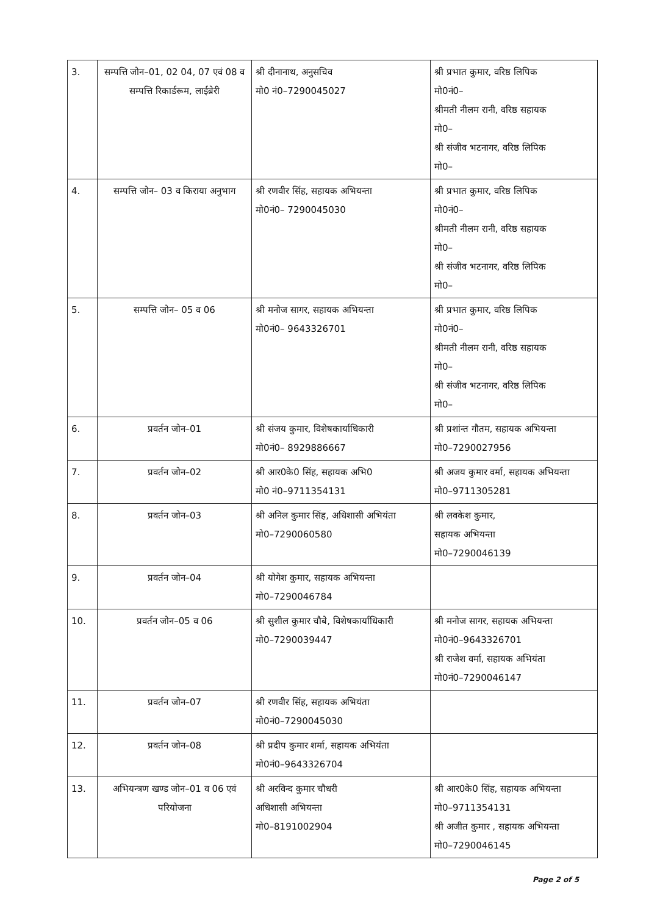| 3. | सम्पत्ति जोन–01, 02 04, 07 एवं 08 व सम्पत्ति रिकार्डरूम, लाईब्रेरी | श्री दीनानाथ, अनुसचिव मो0 नं0–7290045027 | श्री प्रभात कुमार, वरिष्ठ लिपिक मो0नं0– श्रीमती नीलम रानी, वरिष्ठ सहायक मो0– श्री संजीव भटनागर, वरिष्ठ लिपिक मो0– |
| 4. | सम्पत्ति जोन– 03 व किराया अनुभाग | श्री रणवीर सिंह, सहायक अभियन्ता मो0नं0– 7290045030 | श्री प्रभात कुमार, वरिष्ठ लिपिक मो0नं0– श्रीमती नीलम रानी, वरिष्ठ सहायक मो0– श्री संजीव भटनागर, वरिष्ठ लिपिक मो0– |
| 5. | सम्पत्ति जोन– 05 व 06 | श्री मनोज सागर, सहायक अभियन्ता मो0नं0– 9643326701 | श्री प्रभात कुमार, वरिष्ठ लिपिक मो0नं0– श्रीमती नीलम रानी, वरिष्ठ सहायक मो0– श्री संजीव भटनागर, वरिष्ठ लिपिक मो0– |
| 6. | प्रवर्तन जोन–01 | श्री संजय कुमार, विशेषकार्याधिकारी मो0नं0– 8929886667 | श्री प्रशांन्त गौतम, सहायक अभियन्ता मो0–7290027956 |
| 7. | प्रवर्तन जोन–02 | श्री आर0के0 सिंह, सहायक अभि0 मो0 नं0–9711354131 | श्री अजय कुमार वर्मा, सहायक अभियन्ता मो0–9711305281 |
| 8. | प्रवर्तन जोन–03 | श्री अनिल कुमार सिंह, अधिशासी अभियंता मो0–7290060580 | श्री लवकेश कुमार, सहायक अभियन्ता मो0–7290046139 |
| 9. | प्रवर्तन जोन–04 | श्री योगेश कुमार, सहायक अभियन्ता मो0–7290046784 | |
| 10. | प्रवर्तन जोन–05 व 06 | श्री सुशील कुमार चौबे, विशेषकार्याधिकारी मो0–7290039447 | श्री मनोज सागर, सहायक अभियन्ता मो0नं0–9643326701 श्री राजेश वर्मा, सहायक अभियंता मो0नं0–7290046147 |
| 11. | प्रवर्तन जोन–07 | श्री रणवीर सिंह, सहायक अभियंता मो0नं0–7290045030 | |
| 12. | प्रवर्तन जोन–08 | श्री प्रदीप कुमार शर्मा, सहायक अभियंता मो0नं0–9643326704 | |
| 13. | अभियन्त्रण खण्ड जोन–01 व 06 एवं परियोजना | श्री अरविन्द कुमार चौधरी अधिशासी अभियन्ता मो0–8191002904 | श्री आर0के0 सिंह, सहायक अभियन्ता मो0–9711354131 श्री अजीत कुमार , सहायक अभियन्ता मो0–7290046145 |
Page 2 of 5